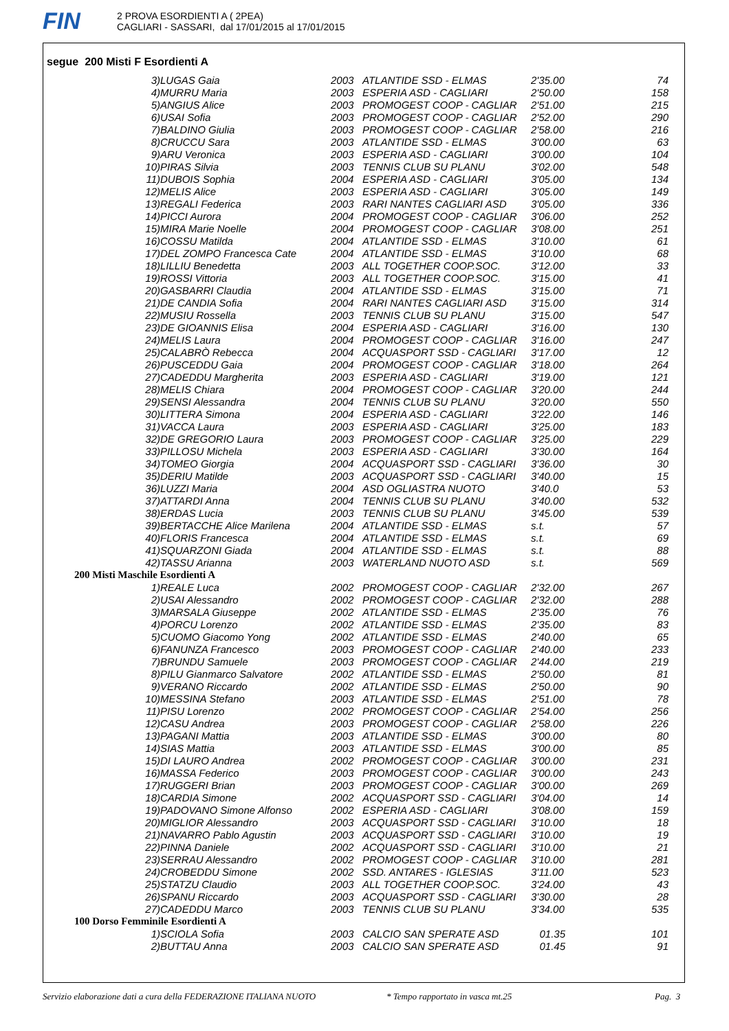FIN
2 PROVA ESORDIENTI A ( 2PEA)
CAGLIARI - SASSARI, dal 17/01/2015 al 17/01/2015
segue 200 Misti F Esordienti A
| 3) | LUGAS Gaia | 2003 | ATLANTIDE SSD - ELMAS | 2'35.00 | 74 |
| 4) | MURRU Maria | 2003 | ESPERIA ASD - CAGLIARI | 2'50.00 | 158 |
| 5) | ANGIUS Alice | 2003 | PROMOGEST COOP - CAGLIAR | 2'51.00 | 215 |
| 6) | USAI Sofia | 2003 | PROMOGEST COOP - CAGLIAR | 2'52.00 | 290 |
| 7) | BALDINO Giulia | 2003 | PROMOGEST COOP - CAGLIAR | 2'58.00 | 216 |
| 8) | CRUCCU Sara | 2003 | ATLANTIDE SSD - ELMAS | 3'00.00 | 63 |
| 9) | ARU Veronica | 2003 | ESPERIA ASD - CAGLIARI | 3'00.00 | 104 |
| 10) | PIRAS Silvia | 2003 | TENNIS CLUB SU PLANU | 3'02.00 | 548 |
| 11) | DUBOIS Sophia | 2004 | ESPERIA ASD - CAGLIARI | 3'05.00 | 134 |
| 12) | MELIS Alice | 2003 | ESPERIA ASD - CAGLIARI | 3'05.00 | 149 |
| 13) | REGALI Federica | 2003 | RARI NANTES CAGLIARI ASD | 3'05.00 | 336 |
| 14) | PICCI Aurora | 2004 | PROMOGEST COOP - CAGLIAR | 3'06.00 | 252 |
| 15) | MIRA Marie Noelle | 2004 | PROMOGEST COOP - CAGLIAR | 3'08.00 | 251 |
| 16) | COSSU Matilda | 2004 | ATLANTIDE SSD - ELMAS | 3'10.00 | 61 |
| 17) | DEL ZOMPO Francesca Cate | 2004 | ATLANTIDE SSD - ELMAS | 3'10.00 | 68 |
| 18) | LILLIU Benedetta | 2003 | ALL TOGETHER COOP.SOC. | 3'12.00 | 33 |
| 19) | ROSSI Vittoria | 2003 | ALL TOGETHER COOP.SOC. | 3'15.00 | 41 |
| 20) | GASBARRI Claudia | 2004 | ATLANTIDE SSD - ELMAS | 3'15.00 | 71 |
| 21) | DE CANDIA Sofia | 2004 | RARI NANTES CAGLIARI ASD | 3'15.00 | 314 |
| 22) | MUSIU Rossella | 2003 | TENNIS CLUB SU PLANU | 3'15.00 | 547 |
| 23) | DE GIOANNIS Elisa | 2004 | ESPERIA ASD - CAGLIARI | 3'16.00 | 130 |
| 24) | MELIS Laura | 2004 | PROMOGEST COOP - CAGLIAR | 3'16.00 | 247 |
| 25) | CALABRÒ Rebecca | 2004 | ACQUASPORT SSD - CAGLIARI | 3'17.00 | 12 |
| 26) | PUSCEDDU Gaia | 2004 | PROMOGEST COOP - CAGLIAR | 3'18.00 | 264 |
| 27) | CADEDDU Margherita | 2003 | ESPERIA ASD - CAGLIARI | 3'19.00 | 121 |
| 28) | MELIS Chiara | 2004 | PROMOGEST COOP - CAGLIAR | 3'20.00 | 244 |
| 29) | SENSI Alessandra | 2004 | TENNIS CLUB SU PLANU | 3'20.00 | 550 |
| 30) | LITTERA Simona | 2004 | ESPERIA ASD - CAGLIARI | 3'22.00 | 146 |
| 31) | VACCA Laura | 2003 | ESPERIA ASD - CAGLIARI | 3'25.00 | 183 |
| 32) | DE GREGORIO Laura | 2003 | PROMOGEST COOP - CAGLIAR | 3'25.00 | 229 |
| 33) | PILLOSU Michela | 2003 | ESPERIA ASD - CAGLIARI | 3'30.00 | 164 |
| 34) | TOMEO Giorgia | 2004 | ACQUASPORT SSD - CAGLIARI | 3'36.00 | 30 |
| 35) | DERIU Matilde | 2003 | ACQUASPORT SSD - CAGLIARI | 3'40.00 | 15 |
| 36) | LUZZI Maria | 2004 | ASD OGLIASTRA NUOTO | 3'40.0 | 53 |
| 37) | ATTARDI Anna | 2004 | TENNIS CLUB SU PLANU | 3'40.00 | 532 |
| 38) | ERDAS Lucia | 2003 | TENNIS CLUB SU PLANU | 3'45.00 | 539 |
| 39) | BERTACCHE Alice Marilena | 2004 | ATLANTIDE SSD - ELMAS | s.t. | 57 |
| 40) | FLORIS Francesca | 2004 | ATLANTIDE SSD - ELMAS | s.t. | 69 |
| 41) | SQUARZONI Giada | 2004 | ATLANTIDE SSD - ELMAS | s.t. | 88 |
| 42) | TASSU Arianna | 2003 | WATERLAND NUOTO ASD | s.t. | 569 |
| 200 Misti Maschile Esordienti A | | | | | |
| 1) | REALE Luca | 2002 | PROMOGEST COOP - CAGLIAR | 2'32.00 | 267 |
| 2) | USAI Alessandro | 2002 | PROMOGEST COOP - CAGLIAR | 2'32.00 | 288 |
| 3) | MARSALA Giuseppe | 2002 | ATLANTIDE SSD - ELMAS | 2'35.00 | 76 |
| 4) | PORCU Lorenzo | 2002 | ATLANTIDE SSD - ELMAS | 2'35.00 | 83 |
| 5) | CUOMO Giacomo Yong | 2002 | ATLANTIDE SSD - ELMAS | 2'40.00 | 65 |
| 6) | FANUNZA Francesco | 2003 | PROMOGEST COOP - CAGLIAR | 2'40.00 | 233 |
| 7) | BRUNDU Samuele | 2003 | PROMOGEST COOP - CAGLIAR | 2'44.00 | 219 |
| 8) | PILU Gianmarco Salvatore | 2002 | ATLANTIDE SSD - ELMAS | 2'50.00 | 81 |
| 9) | VERANO Riccardo | 2002 | ATLANTIDE SSD - ELMAS | 2'50.00 | 90 |
| 10) | MESSINA Stefano | 2003 | ATLANTIDE SSD - ELMAS | 2'51.00 | 78 |
| 11) | PISU Lorenzo | 2002 | PROMOGEST COOP - CAGLIAR | 2'54.00 | 256 |
| 12) | CASU Andrea | 2003 | PROMOGEST COOP - CAGLIAR | 2'58.00 | 226 |
| 13) | PAGANI Mattia | 2003 | ATLANTIDE SSD - ELMAS | 3'00.00 | 80 |
| 14) | SIAS Mattia | 2003 | ATLANTIDE SSD - ELMAS | 3'00.00 | 85 |
| 15) | DI LAURO Andrea | 2002 | PROMOGEST COOP - CAGLIAR | 3'00.00 | 231 |
| 16) | MASSA Federico | 2003 | PROMOGEST COOP - CAGLIAR | 3'00.00 | 243 |
| 17) | RUGGERI Brian | 2003 | PROMOGEST COOP - CAGLIAR | 3'00.00 | 269 |
| 18) | CARDIA Simone | 2002 | ACQUASPORT SSD - CAGLIARI | 3'04.00 | 14 |
| 19) | PADOVANO Simone Alfonso | 2002 | ESPERIA ASD - CAGLIARI | 3'08.00 | 159 |
| 20) | MIGLIOR Alessandro | 2003 | ACQUASPORT SSD - CAGLIARI | 3'10.00 | 18 |
| 21) | NAVARRO Pablo Agustin | 2003 | ACQUASPORT SSD - CAGLIARI | 3'10.00 | 19 |
| 22) | PINNA Daniele | 2002 | ACQUASPORT SSD - CAGLIARI | 3'10.00 | 21 |
| 23) | SERRAU Alessandro | 2002 | PROMOGEST COOP - CAGLIAR | 3'10.00 | 281 |
| 24) | CROBEDDU Simone | 2002 | SSD. ANTARES - IGLESIAS | 3'11.00 | 523 |
| 25) | STATZU Claudio | 2003 | ALL TOGETHER COOP.SOC. | 3'24.00 | 43 |
| 26) | SPANU Riccardo | 2003 | ACQUASPORT SSD - CAGLIARI | 3'30.00 | 28 |
| 27) | CADEDDU Marco | 2003 | TENNIS CLUB SU PLANU | 3'34.00 | 535 |
| 100 Dorso Femminile Esordienti A | | | | | |
| 1) | SCIOLA Sofia | 2003 | CALCIO SAN SPERATE ASD | 01.35 | 101 |
| 2) | BUTTAU Anna | 2003 | CALCIO SAN SPERATE ASD | 01.45 | 91 |
Servizio elaborazione dati a cura della FEDERAZIONE ITALIANA NUOTO * Tempo rapportato in vasca mt.25 Pag. 3